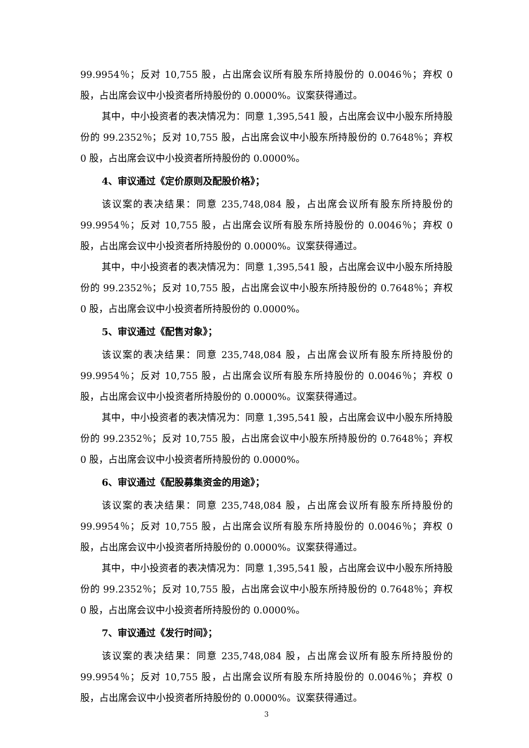99.9954％；反对 10,755 股，占出席会议所有股东所持股份的 0.0046％；弃权 0 股，占出席会议中小投资者所持股份的 0.0000%。议案获得通过。
其中，中小投资者的表决情况为：同意 1,395,541 股，占出席会议中小股东所持股份的 99.2352％；反对 10,755 股，占出席会议中小股东所持股份的 0.7648％；弃权 0 股，占出席会议中小投资者所持股份的 0.0000%。
4、审议通过《定价原则及配股价格》；
该议案的表决结果：同意 235,748,084 股，占出席会议所有股东所持股份的 99.9954％；反对 10,755 股，占出席会议所有股东所持股份的 0.0046％；弃权 0 股，占出席会议中小投资者所持股份的 0.0000%。议案获得通过。
其中，中小投资者的表决情况为：同意 1,395,541 股，占出席会议中小股东所持股份的 99.2352％；反对 10,755 股，占出席会议中小股东所持股份的 0.7648％；弃权 0 股，占出席会议中小投资者所持股份的 0.0000%。
5、审议通过《配售对象》；
该议案的表决结果：同意 235,748,084 股，占出席会议所有股东所持股份的 99.9954％；反对 10,755 股，占出席会议所有股东所持股份的 0.0046％；弃权 0 股，占出席会议中小投资者所持股份的 0.0000%。议案获得通过。
其中，中小投资者的表决情况为：同意 1,395,541 股，占出席会议中小股东所持股份的 99.2352％；反对 10,755 股，占出席会议中小股东所持股份的 0.7648％；弃权 0 股，占出席会议中小投资者所持股份的 0.0000%。
6、审议通过《配股募集资金的用途》；
该议案的表决结果：同意 235,748,084 股，占出席会议所有股东所持股份的 99.9954％；反对 10,755 股，占出席会议所有股东所持股份的 0.0046％；弃权 0 股，占出席会议中小投资者所持股份的 0.0000%。议案获得通过。
其中，中小投资者的表决情况为：同意 1,395,541 股，占出席会议中小股东所持股份的 99.2352％；反对 10,755 股，占出席会议中小股东所持股份的 0.7648％；弃权 0 股，占出席会议中小投资者所持股份的 0.0000%。
7、审议通过《发行时间》；
该议案的表决结果：同意 235,748,084 股，占出席会议所有股东所持股份的 99.9954％；反对 10,755 股，占出席会议所有股东所持股份的 0.0046％；弃权 0 股，占出席会议中小投资者所持股份的 0.0000%。议案获得通过。
3